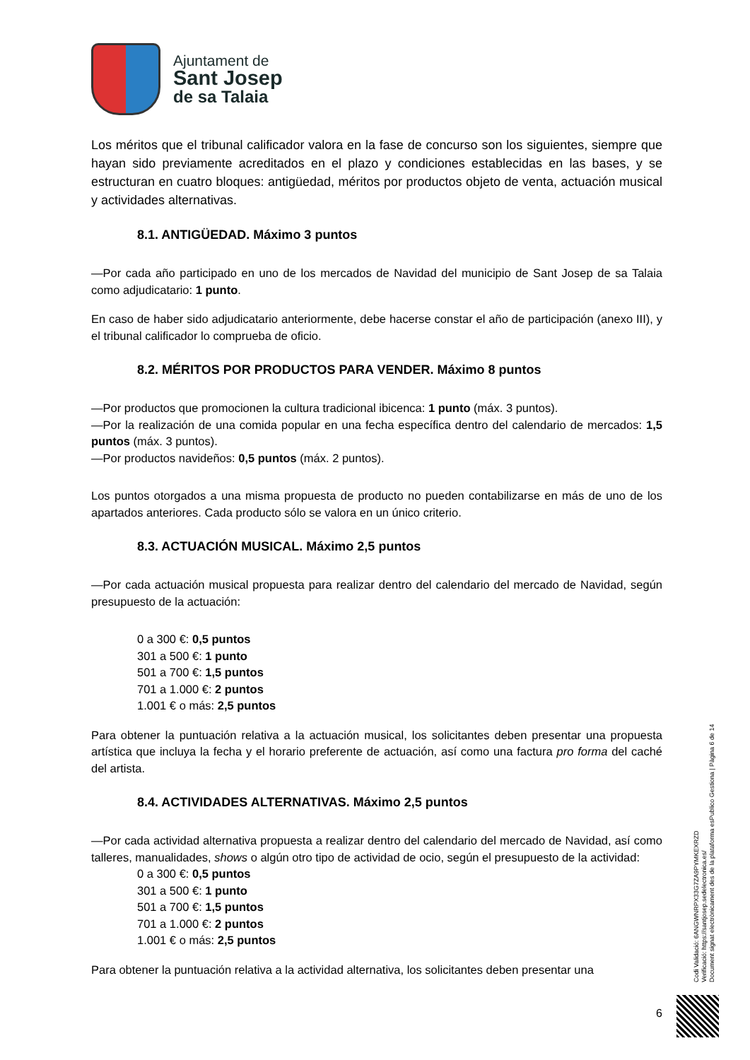Ajuntament de
Sant Josep
de sa Talaia
Los méritos que el tribunal calificador valora en la fase de concurso son los siguientes, siempre que hayan sido previamente acreditados en el plazo y condiciones establecidas en las bases, y se estructuran en cuatro bloques: antigüedad, méritos por productos objeto de venta, actuación musical y actividades alternativas.
8.1. ANTIGÜEDAD. Máximo 3 puntos
—Por cada año participado en uno de los mercados de Navidad del municipio de Sant Josep de sa Talaia como adjudicatario: 1 punto.
En caso de haber sido adjudicatario anteriormente, debe hacerse constar el año de participación (anexo III), y el tribunal calificador lo comprueba de oficio.
8.2. MÉRITOS POR PRODUCTOS PARA VENDER. Máximo 8 puntos
—Por productos que promocionen la cultura tradicional ibicenca: 1 punto (máx. 3 puntos).
—Por la realización de una comida popular en una fecha específica dentro del calendario de mercados: 1,5 puntos (máx. 3 puntos).
—Por productos navideños: 0,5 puntos (máx. 2 puntos).
Los puntos otorgados a una misma propuesta de producto no pueden contabilizarse en más de uno de los apartados anteriores. Cada producto sólo se valora en un único criterio.
8.3. ACTUACIÓN MUSICAL. Máximo 2,5 puntos
—Por cada actuación musical propuesta para realizar dentro del calendario del mercado de Navidad, según presupuesto de la actuación:
0 a 300 €: 0,5 puntos
301 a 500 €: 1 punto
501 a 700 €: 1,5 puntos
701 a 1.000 €: 2 puntos
1.001 € o más: 2,5 puntos
Para obtener la puntuación relativa a la actuación musical, los solicitantes deben presentar una propuesta artística que incluya la fecha y el horario preferente de actuación, así como una factura pro forma del caché del artista.
8.4. ACTIVIDADES ALTERNATIVAS. Máximo 2,5 puntos
—Por cada actividad alternativa propuesta a realizar dentro del calendario del mercado de Navidad, así como talleres, manualidades, shows o algún otro tipo de actividad de ocio, según el presupuesto de la actividad:
0 a 300 €: 0,5 puntos
301 a 500 €: 1 punto
501 a 700 €: 1,5 puntos
701 a 1.000 €: 2 puntos
1.001 € o más: 2,5 puntos
Para obtener la puntuación relativa a la actividad alternativa, los solicitantes deben presentar una
Codi Validació: 6ANGWNRPX33G7ZA9PYMKEXRZD
Verificació: https://santjosep.sedelectronica.es/
Document signat electrònicament des de la plataforma esPublico Gestiona | Pàgina 6 de 14
6